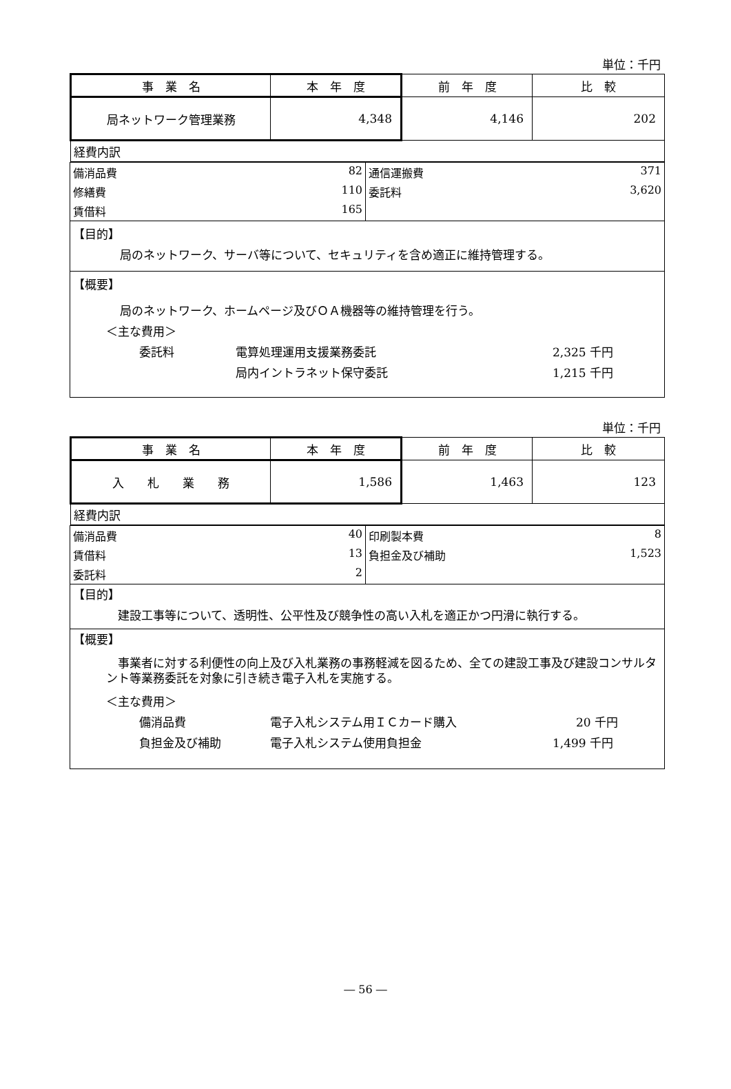単位：千円
| 事 業 名 | 本 年 度 | 前 年 度 | 比 較 |
| 局ネットワーク管理業務 | 4,348 | 4,146 | 202 |
| 経費内訳 | | | |
| 備消品費 82 | 通信運搬費 371 |
| 修繕費 110 | 委託料 3,620 |
| 賃借料 165 | |
【目的】
局のネットワーク、サーバ等について、セキュリティを含め適正に維持管理する。
【概要】
局のネットワーク、ホームページ及びＯＡ機器等の維持管理を行う。
＜主な費用＞
委託料 電算処理運用支援業務委託 2,325 千円
局内イントラネット保守委託 1,215 千円
単位：千円
| 事 業 名 | 本 年 度 | 前 年 度 | 比 較 |
| 入 札 業 務 | 1,586 | 1,463 | 123 |
| 経費内訳 | | | |
| 備消品費 40 | 印刷製本費 8 |
| 賃借料 13 | 負担金及び補助 1,523 |
| 委託料 2 | |
【目的】
　建設工事等について、透明性、公平性及び競争性の高い入札を適正かつ円滑に執行する。
【概要】
　事業者に対する利便性の向上及び入札業務の事務軽減を図るため、全ての建設工事及び建設コンサルタント等業務委託を対象に引き続き電子入札を実施する。
＜主な費用＞
備消品費 電子入札システム用ＩＣカード購入　　20 千円
負担金及び補助 電子入札システム使用負担金 1,499 千円
― 56 ―